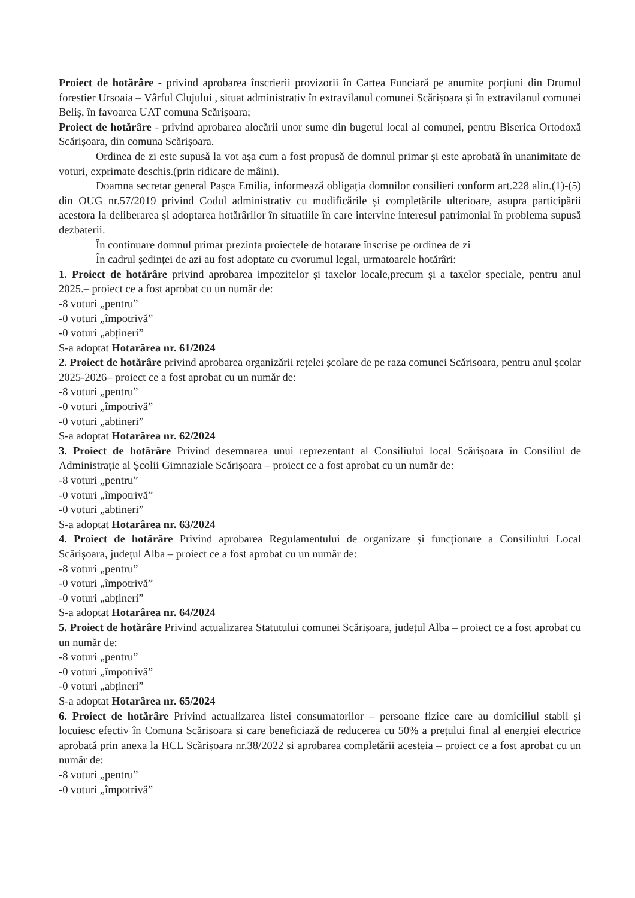Proiect de hotărâre - privind aprobarea înscrierii provizorii în Cartea Funciară pe anumite porțiuni din Drumul forestier Ursoaia – Vârful Clujului , situat administrativ în extravilanul comunei Scărișoara și în extravilanul comunei Beliș, în favoarea UAT comuna Scărișoara;
Proiect de hotărâre - privind aprobarea alocării unor sume din bugetul local al comunei, pentru Biserica Ortodoxă Scărișoara, din comuna Scărișoara.
Ordinea de zi este supusă la vot aşa cum a fost propusă de domnul primar și este aprobată în unanimitate de voturi, exprimate deschis.(prin ridicare de mâini).
Doamna secretar general Pașca Emilia, informează obligația domnilor consilieri conform art.228 alin.(1)-(5) din OUG nr.57/2019 privind Codul administrativ cu modificările și completările ulterioare, asupra participării acestora la deliberarea și adoptarea hotărârilor în situatiile în care intervine interesul patrimonial în problema supusă dezbaterii.
În continuare domnul primar prezinta proiectele de hotarare înscrise pe ordinea de zi
În cadrul ședinței de azi au fost adoptate cu cvorumul legal, urmatoarele hotărâri:
1. Proiect de hotărâre privind aprobarea impozitelor și taxelor locale,precum și a taxelor speciale, pentru anul 2025.– proiect ce a fost aprobat cu un număr de:
-8 voturi „pentru”
-0 voturi „împotrivă”
-0 voturi „abțineri”
S-a adoptat Hotarârea nr. 61/2024
2. Proiect de hotărâre privind aprobarea organizării rețelei școlare de pe raza comunei Scărisoara, pentru anul școlar 2025-2026– proiect ce a fost aprobat cu un număr de:
-8 voturi „pentru”
-0 voturi „împotrivă”
-0 voturi „abțineri”
S-a adoptat Hotarârea nr. 62/2024
3. Proiect de hotărâre Privind desemnarea unui reprezentant al Consiliului local Scărișoara în Consiliul de Administrație al Școlii Gimnaziale Scărișoara – proiect ce a fost aprobat cu un număr de:
-8 voturi „pentru”
-0 voturi „împotrivă”
-0 voturi „abțineri”
S-a adoptat Hotarârea nr. 63/2024
4. Proiect de hotărâre Privind aprobarea Regulamentului de organizare și funcționare a Consiliului Local Scărișoara, județul Alba – proiect ce a fost aprobat cu un număr de:
-8 voturi „pentru”
-0 voturi „împotrivă”
-0 voturi „abțineri”
S-a adoptat Hotarârea nr. 64/2024
5. Proiect de hotărâre Privind actualizarea Statutului comunei Scărișoara, județul Alba – proiect ce a fost aprobat cu un număr de:
-8 voturi „pentru”
-0 voturi „împotrivă”
-0 voturi „abțineri”
S-a adoptat Hotarârea nr. 65/2024
6. Proiect de hotărâre Privind actualizarea listei consumatorilor – persoane fizice care au domiciliul stabil și locuiesc efectiv în Comuna Scărișoara și care beneficiază de reducerea cu 50% a prețului final al energiei electrice aprobată prin anexa la HCL Scărișoara nr.38/2022 și aprobarea completării acesteia – proiect ce a fost aprobat cu un număr de:
-8 voturi „pentru”
-0 voturi „împotrivă”